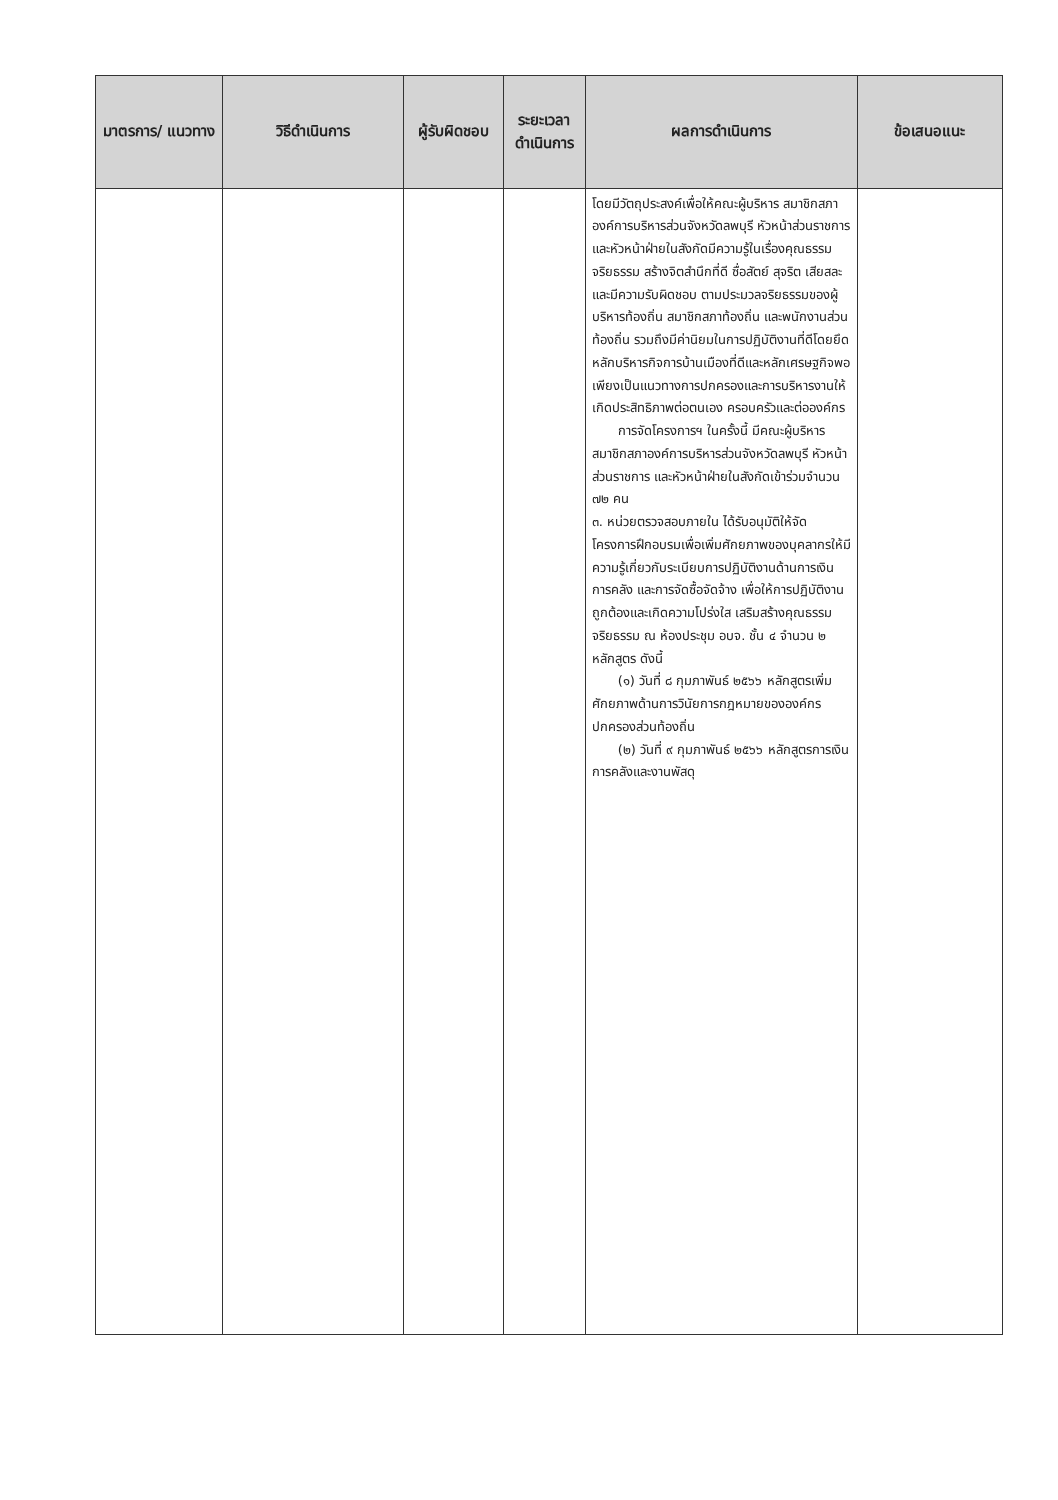| มาตรการ/ แนวทาง | วิธีดำเนินการ | ผู้รับผิดชอบ | ระยะเวลา ดำเนินการ | ผลการดำเนินการ | ข้อเสนอแนะ |
| --- | --- | --- | --- | --- | --- |
| | | | | โดยมีวัตถุประสงค์เพื่อให้คณะผู้บริหาร สมาชิกสภาองค์การบริหารส่วนจังหวัดลพบุรี หัวหน้าส่วนราชการ และหัวหน้าฝ่ายในสังกัดมีความรู้ในเรื่องคุณธรรม จริยธรรม สร้างจิตสำนึกที่ดี ซื่อสัตย์ สุจริต เสียสละ และมีความรับผิดชอบ ตามประมวลจริยธรรมของผู้บริหารท้องถิ่น สมาชิกสภาท้องถิ่น และพนักงานส่วนท้องถิ่น รวมถึงมีค่านิยมในการปฏิบัติงานที่ดีโดยยึดหลักบริหารกิจการบ้านเมืองที่ดีและหลักเศรษฐกิจพอเพียงเป็นแนวทางการปกครองและการบริหารงานให้เกิดประสิทธิภาพต่อตนเอง ครอบครัวและต่อองค์กร การจัดโครงการฯ ในครั้งนี้ มีคณะผู้บริหาร สมาชิกสภาองค์การบริหารส่วนจังหวัดลพบุรี หัวหน้าส่วนราชการ และหัวหน้าฝ่ายในสังกัดเข้าร่วมจำนวน ๗๒ คน ๓. หน่วยตรวจสอบภายใน ได้รับอนุมัติให้จัดโครงการฝึกอบรมเพื่อเพิ่มศักยภาพของบุคลากรให้มีความรู้เกี่ยวกับระเบียบการปฏิบัติงานด้านการเงินการคลัง และการจัดซื้อจัดจ้าง เพื่อให้การปฏิบัติงานถูกต้องและเกิดความโปร่งใส เสริมสร้างคุณธรรม จริยธรรม ณ ห้องประชุม อบจ. ชั้น ๔ จำนวน ๒ หลักสูตร ดังนี้ (๑) วันที่ ๘ กุมภาพันธ์ ๒๕๖๖ หลักสูตรเพิ่มศักยภาพด้านการวินัยการกฎหมายขององค์กรปกครองส่วนท้องถิ่น (๒) วันที่ ๙ กุมภาพันธ์ ๒๕๖๖ หลักสูตรการเงินการคลังและงานพัสดุ | |